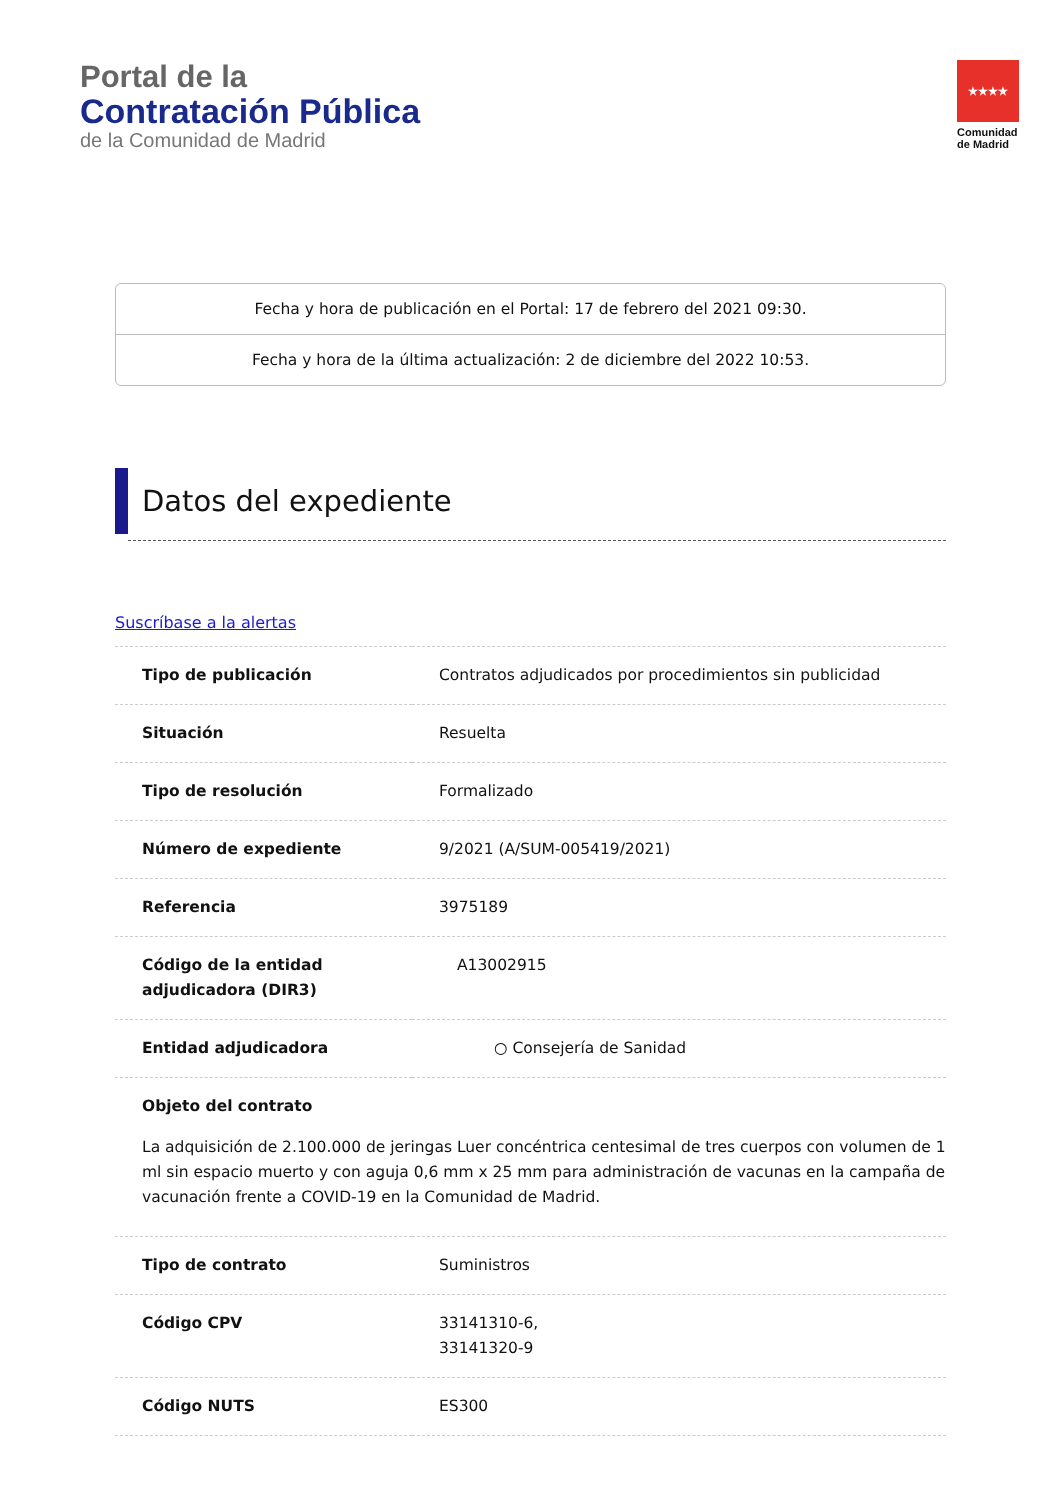Portal de la
Contratación Pública
de la Comunidad de Madrid
★★★★
Comunidad
de Madrid
Fecha y hora de publicación en el Portal: 17 de febrero del 2021 09:30.
Fecha y hora de la última actualización: 2 de diciembre del 2022 10:53.
Datos del expediente
Suscríbase a la alertas
| Tipo de publicación | Contratos adjudicados por procedimientos sin publicidad |
| Situación | Resuelta |
| Tipo de resolución | Formalizado |
| Número de expediente | 9/2021 (A/SUM-005419/2021) |
| Referencia | 3975189 |
| Código de la entidad adjudicadora (DIR3) | A13002915 |
| Entidad adjudicadora | ○ Consejería de Sanidad |
| Objeto del contrato La adquisición de 2.100.000 de jeringas Luer concéntrica centesimal de tres cuerpos con volumen de 1 ml sin espacio muerto y con aguja 0,6 mm x 25 mm para administración de vacunas en la campaña de vacunación frente a COVID-19 en la Comunidad de Madrid. | |
| Tipo de contrato | Suministros |
| Código CPV | 33141310-6, 33141320-9 |
| Código NUTS | ES300 |